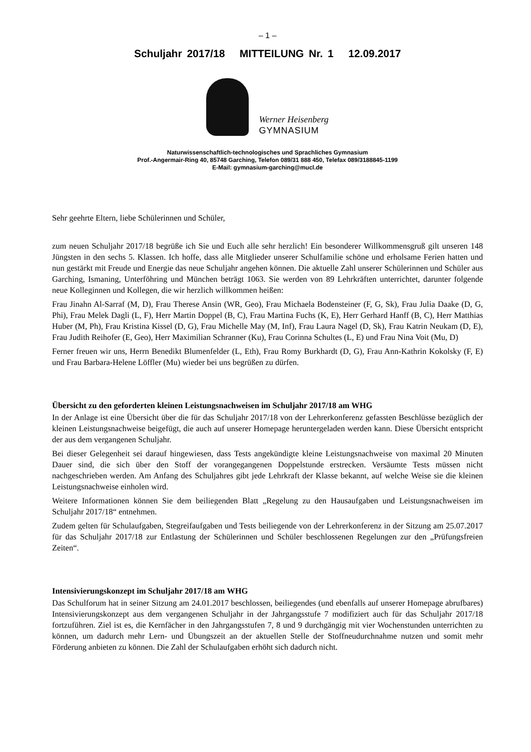– 1 –
Schuljahr 2017/18 MITTEILUNG Nr. 1 12.09.2017
Werner Heisenberg
GYMNASIUM
Naturwissenschaftlich-technologisches und Sprachliches Gymnasium
Prof.-Angermair-Ring 40, 85748 Garching, Telefon 089/31 888 450, Telefax 089/3188845-1199
E-Mail: gymnasium-garching@mucl.de
Sehr geehrte Eltern, liebe Schülerinnen und Schüler,
zum neuen Schuljahr 2017/18 begrüße ich Sie und Euch alle sehr herzlich! Ein besonderer Willkommensgruß gilt unseren 148 Jüngsten in den sechs 5. Klassen. Ich hoffe, dass alle Mitglieder unserer Schulfamilie schöne und erholsame Ferien hatten und nun gestärkt mit Freude und Energie das neue Schuljahr angehen können. Die aktuelle Zahl unserer Schülerinnen und Schüler aus Garching, Ismaning, Unterföhring und München beträgt 1063. Sie werden von 89 Lehrkräften unterrichtet, darunter folgende neue Kolleginnen und Kollegen, die wir herzlich willkommen heißen:
Frau Jinahn Al-Sarraf (M, D), Frau Therese Ansin (WR, Geo), Frau Michaela Bodensteiner (F, G, Sk), Frau Julia Daake (D, G, Phi), Frau Melek Dagli (L, F), Herr Martin Doppel (B, C), Frau Martina Fuchs (K, E), Herr Gerhard Hanff (B, C), Herr Matthias Huber (M, Ph), Frau Kristina Kissel (D, G), Frau Michelle May (M, Inf), Frau Laura Nagel (D, Sk), Frau Katrin Neukam (D, E), Frau Judith Reihofer (E, Geo), Herr Maximilian Schranner (Ku), Frau Corinna Schultes (L, E) und Frau Nina Voit (Mu, D)
Ferner freuen wir uns, Herrn Benedikt Blumenfelder (L, Eth), Frau Romy Burkhardt (D, G), Frau Ann-Kathrin Kokolsky (F, E) und Frau Barbara-Helene Löffler (Mu) wieder bei uns begrüßen zu dürfen.
Übersicht zu den geforderten kleinen Leistungsnachweisen im Schuljahr 2017/18 am WHG
In der Anlage ist eine Übersicht über die für das Schuljahr 2017/18 von der Lehrerkonferenz gefassten Beschlüsse bezüglich der kleinen Leistungsnachweise beigefügt, die auch auf unserer Homepage heruntergeladen werden kann. Diese Übersicht entspricht der aus dem vergangenen Schuljahr.
Bei dieser Gelegenheit sei darauf hingewiesen, dass Tests angekündigte kleine Leistungsnachweise von maximal 20 Minuten Dauer sind, die sich über den Stoff der vorangegangenen Doppelstunde erstrecken. Versäumte Tests müssen nicht nachgeschrieben werden. Am Anfang des Schuljahres gibt jede Lehrkraft der Klasse bekannt, auf welche Weise sie die kleinen Leistungsnachweise einholen wird.
Weitere Informationen können Sie dem beiliegenden Blatt „Regelung zu den Hausaufgaben und Leistungsnachweisen im Schuljahr 2017/18“ entnehmen.
Zudem gelten für Schulaufgaben, Stegreifaufgaben und Tests beiliegende von der Lehrerkonferenz in der Sitzung am 25.07.2017 für das Schuljahr 2017/18 zur Entlastung der Schülerinnen und Schüler beschlossenen Regelungen zur den „Prüfungsfreien Zeiten“.
Intensivierungskonzept im Schuljahr 2017/18 am WHG
Das Schulforum hat in seiner Sitzung am 24.01.2017 beschlossen, beiliegendes (und ebenfalls auf unserer Homepage abrufbares) Intensivierungskonzept aus dem vergangenen Schuljahr in der Jahrgangsstufe 7 modifiziert auch für das Schuljahr 2017/18 fortzuführen. Ziel ist es, die Kernfächer in den Jahrgangsstufen 7, 8 und 9 durchgängig mit vier Wochenstunden unterrichten zu können, um dadurch mehr Lern- und Übungszeit an der aktuellen Stelle der Stoffneudurchnahme nutzen und somit mehr Förderung anbieten zu können. Die Zahl der Schulaufgaben erhöht sich dadurch nicht.